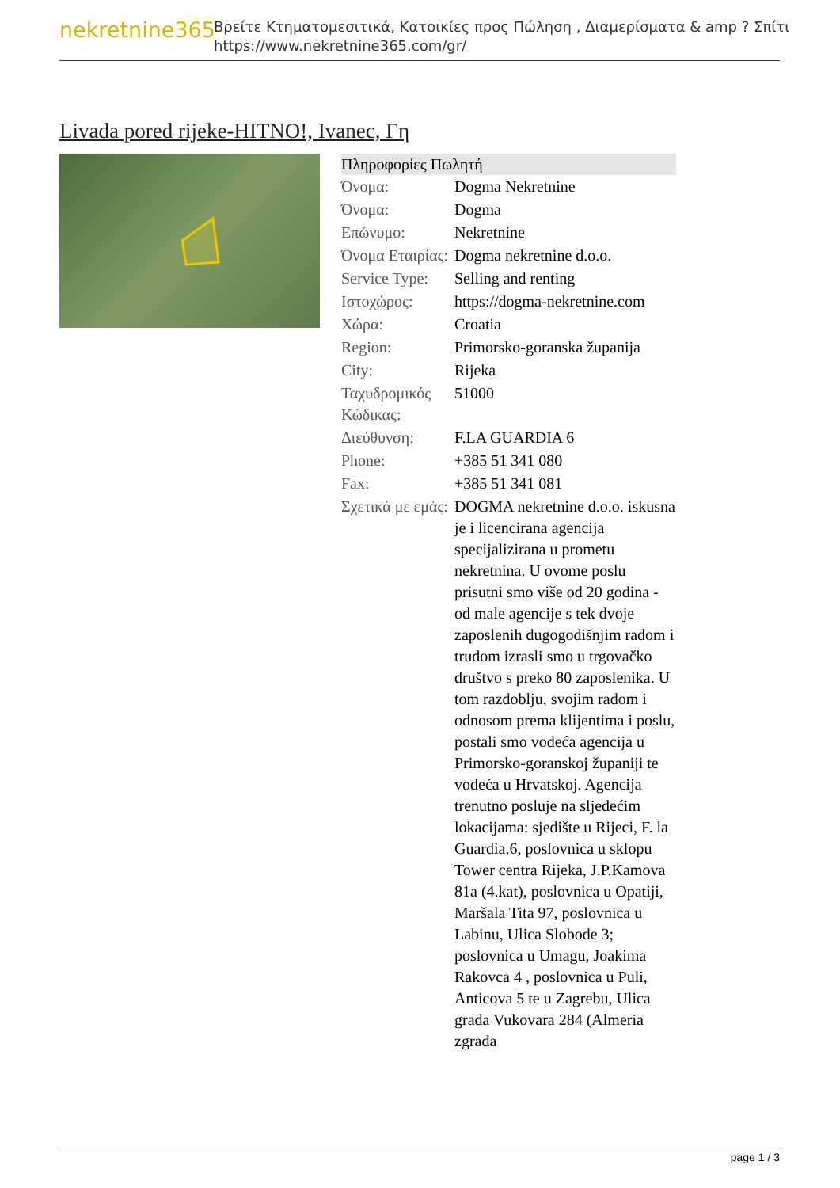nekretnine365
Βρείτε Κτηματομεσιτικά, Κατοικίες προς Πώληση , Διαμερίσματα & amp ? Σπίτι
https://www.nekretnine365.com/gr/
Livada pored rijeke-HITNO!, Ivanec, Γη
| Πληροφορίες Πωλητή | |
| --- | --- |
| Όνομα: | Dogma Nekretnine |
| Όνομα: | Dogma |
| Επώνυμο: | Nekretnine |
| Όνομα Εταιρίας: | Dogma nekretnine d.o.o. |
| Service Type: | Selling and renting |
| Ιστοχώρος: | https://dogma-nekretnine.com |
| Χώρα: | Croatia |
| Region: | Primorsko-goranska županija |
| City: | Rijeka |
| Ταχυδρομικός Κώδικας: | 51000 |
| Διεύθυνση: | F.LA GUARDIA 6 |
| Phone: | +385 51 341 080 |
| Fax: | +385 51 341 081 |
| Σχετικά με εμάς: | DOGMA nekretnine d.o.o. iskusna je i licencirana agencija specijalizirana u prometu nekretnina. U ovome poslu prisutni smo više od 20 godina - od male agencije s tek dvoje zaposlenih dugogodišnjim radom i trudom izrasli smo u trgovačko društvo s preko 80 zaposlenika. U tom razdoblju, svojim radom i odnosom prema klijentima i poslu, postali smo vodeća agencija u Primorsko-goranskoj županiji te vodeća u Hrvatskoj. Agencija trenutno posluje na sljedećim lokacijama: sjedište u Rijeci, F. la Guardia.6, poslovnica u sklopu Tower centra Rijeka, J.P.Kamova 81a (4.kat), poslovnica u Opatiji, Maršala Tita 97, poslovnica u Labinu, Ulica Slobode 3; poslovnica u Umagu, Joakima Rakovca 4 , poslovnica u Puli, Anticova 5 te u Zagrebu, Ulica grada Vukovara 284 (Almeria zgrada |
page 1 / 3